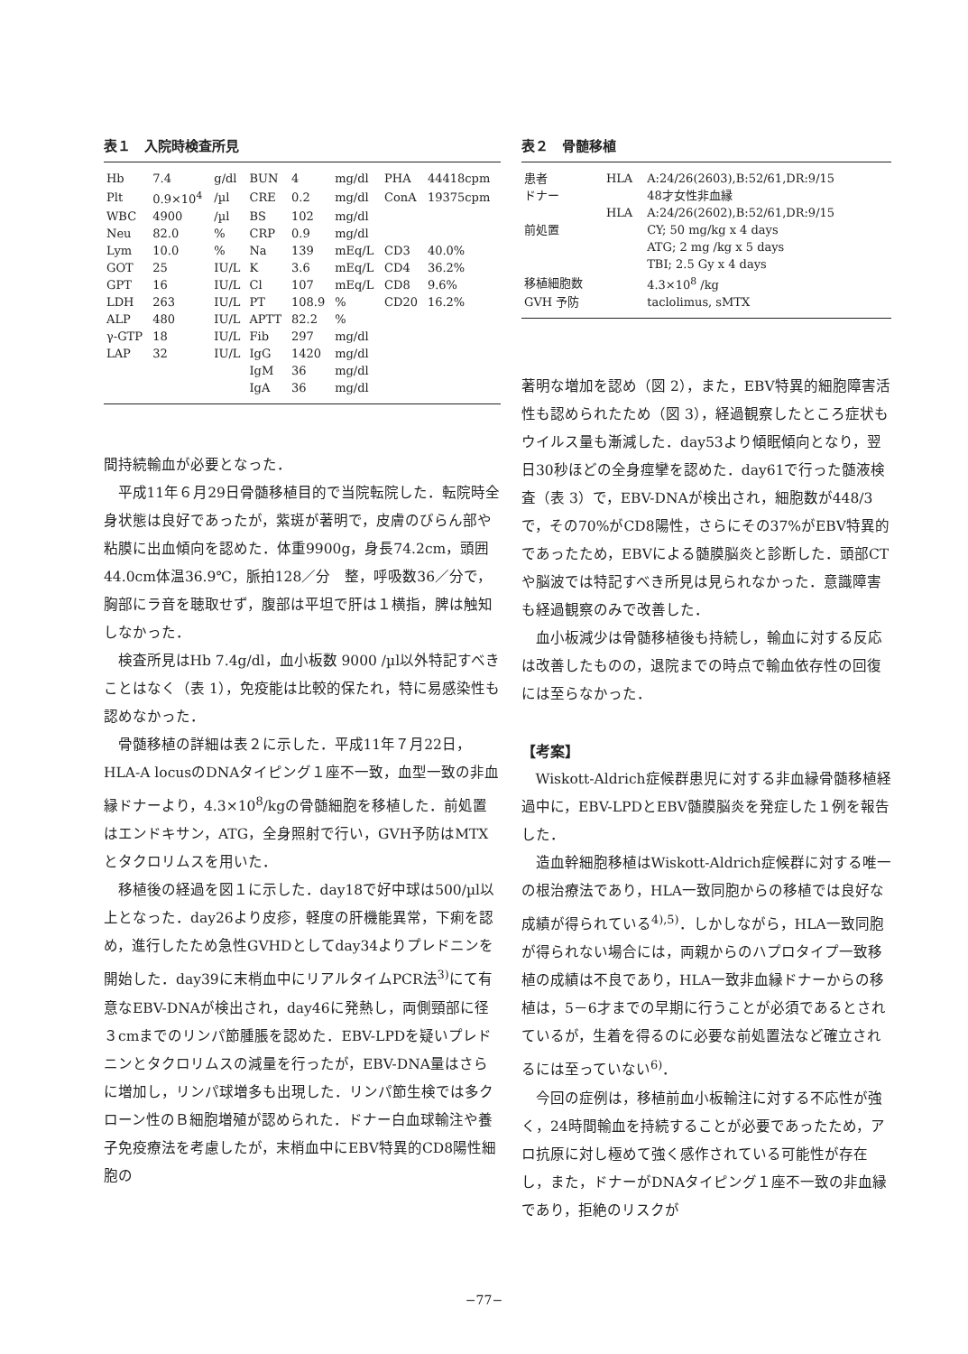表１　入院時検査所見
| Hb | 7.4 | g/dl | BUN | 4 | mg/dl | PHA | 44418cpm |
| Plt | 0.9×10<sup>4</sup> | /µl | CRE | 0.2 | mg/dl | ConA | 19375cpm |
| WBC | 4900 | /µl | BS | 102 | mg/dl | | |
| Neu | 82.0 | % | CRP | 0.9 | mg/dl | | |
| Lym | 10.0 | % | Na | 139 | mEq/L | CD3 | 40.0% |
| GOT | 25 | IU/L | K | 3.6 | mEq/L | CD4 | 36.2% |
| GPT | 16 | IU/L | Cl | 107 | mEq/L | CD8 | 9.6% |
| LDH | 263 | IU/L | PT | 108.9 | % | CD20 | 16.2% |
| ALP | 480 | IU/L | APTT | 82.2 | % | | |
| γ-GTP | 18 | IU/L | Fib | 297 | mg/dl | | |
| LAP | 32 | IU/L | IgG | 1420 | mg/dl | | |
| | | | IgM | 36 | mg/dl | | |
| | | | IgA | 36 | mg/dl | | |
間持続輸血が必要となった．
平成11年６月29日骨髄移植目的で当院転院した．転院時全身状態は良好であったが，紫斑が著明で，皮膚のびらん部や粘膜に出血傾向を認めた．体重9900g，身長74.2cm，頭囲44.0cm体温36.9℃，脈拍128／分　整，呼吸数36／分で，胸部にラ音を聴取せず，腹部は平坦で肝は１横指，脾は触知しなかった．
検査所見はHb 7.4g/dl，血小板数 9000 /µl以外特記すべきことはなく（表 1），免疫能は比較的保たれ，特に易感染性も認めなかった．
骨髄移植の詳細は表２に示した．平成11年７月22日，HLA-A locusのDNAタイピング１座不一致，血型一致の非血縁ドナーより，4.3×10<sup>8</sup>/kgの骨髄細胞を移植した．前処置はエンドキサン，ATG，全身照射で行い，GVH予防はMTXとタクロリムスを用いた．
移植後の経過を図１に示した．day18で好中球は500/µl以上となった．day26より皮疹，軽度の肝機能異常，下痢を認め，進行したため急性GVHDとしてday34よりプレドニンを開始した．day39に末梢血中にリアルタイムPCR法<sup>3)</sup>にて有意なEBV-DNAが検出され，day46に発熱し，両側頸部に径３cmまでのリンパ節腫脹を認めた．EBV-LPDを疑いプレドニンとタクロリムスの減量を行ったが，EBV-DNA量はさらに増加し，リンパ球増多も出現した．リンパ節生検では多クローン性のＢ細胞増殖が認められた．ドナー白血球輸注や養子免疫療法を考慮したが，末梢血中にEBV特異的CD8陽性細胞の
表２　骨髄移植
| 患者 | HLA | A:24/26(2603),B:52/61,DR:9/15 |
| ドナー | | 48才女性非血縁 |
| | HLA | A:24/26(2602),B:52/61,DR:9/15 |
| 前処置 | | CY; 50 mg/kg x 4 days |
| | | ATG; 2 mg /kg x 5 days |
| | | TBI; 2.5 Gy x 4 days |
| 移植細胞数 | | 4.3×10<sup>8</sup> /kg |
| GVH 予防 | | taclolimus, sMTX |
著明な増加を認め（図 2），また，EBV特異的細胞障害活性も認められたため（図 3），経過観察したところ症状もウイルス量も漸減した．day53より傾眠傾向となり，翌日30秒ほどの全身痙攣を認めた．day61で行った髄液検査（表 3）で，EBV-DNAが検出され，細胞数が448/3で，その70%がCD8陽性，さらにその37%がEBV特異的であったため，EBVによる髄膜脳炎と診断した．頭部CTや脳波では特記すべき所見は見られなかった．意識障害も経過観察のみで改善した．
血小板減少は骨髄移植後も持続し，輸血に対する反応は改善したものの，退院までの時点で輸血依存性の回復には至らなかった．
【考案】
Wiskott-Aldrich症候群患児に対する非血縁骨髄移植経過中に，EBV-LPDとEBV髄膜脳炎を発症した１例を報告した．
造血幹細胞移植はWiskott-Aldrich症候群に対する唯一の根治療法であり，HLA一致同胞からの移植では良好な成績が得られている<sup>4),5)</sup>．しかしながら，HLA一致同胞が得られない場合には，両親からのハプロタイプ一致移植の成績は不良であり，HLA一致非血縁ドナーからの移植は，5－6才までの早期に行うことが必須であるとされているが，生着を得るのに必要な前処置法など確立されるには至っていない<sup>6)</sup>．
今回の症例は，移植前血小板輸注に対する不応性が強く，24時間輸血を持続することが必要であったため，アロ抗原に対し極めて強く感作されている可能性が存在し，また，ドナーがDNAタイピング１座不一致の非血縁であり，拒絶のリスクが
−77−